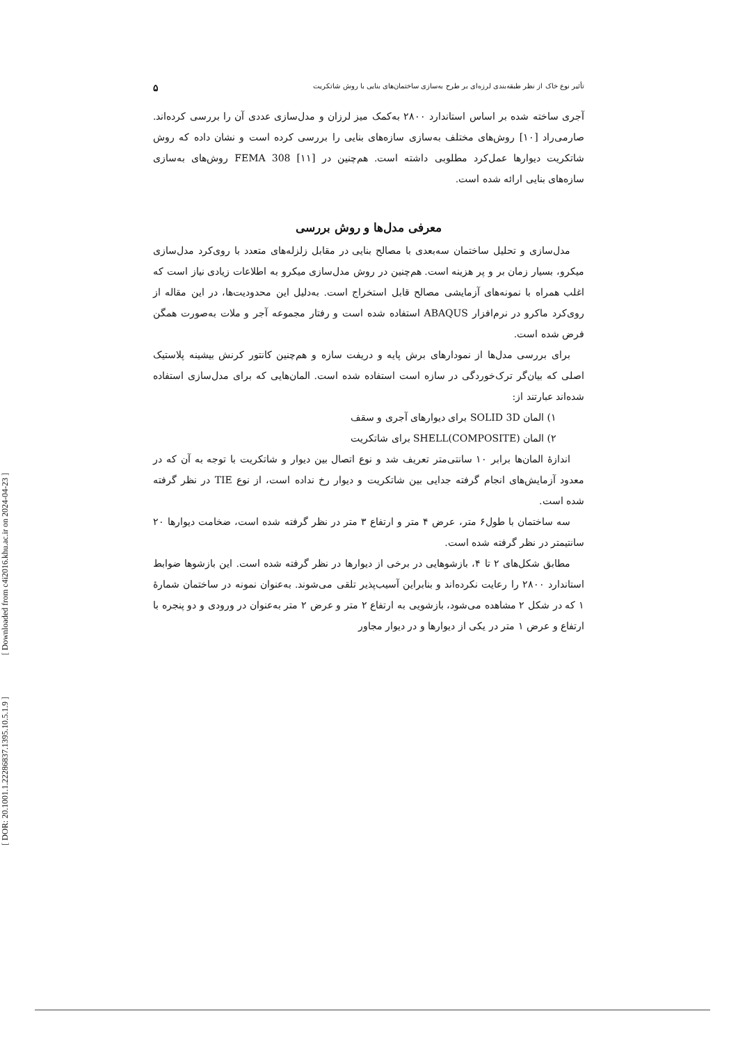[ Downloaded from c4i2016.khu.ac.ir on 2024-04-23 ]
[ DOR: 20.1001.1.22286837.1395.10.5.1.9 ]
تأثیر نوع خاک از نظر طبقه‌بندی لرزه‌ای بر طرح به‌سازی ساختمان‌های بنایی با روش شاتکریت ۵
آجری ساخته شده بر اساس استاندارد ۲۸۰۰ به‌کمک میز لرزان و مدل‌سازی عددی آن را بررسی کرده‌اند. صارمی‌راد [۱۰] روش‌های مختلف به‌سازی سازه‌های بنایی را بررسی کرده است و نشان داده که روش شاتکریت دیوارها عمل‌کرد مطلوبی داشته است. هم‌چنین در FEMA 308 [۱۱] روش‌های به‌سازی سازه‌های بنایی ارائه شده است.
معرفی مدل‌ها و روش بررسی
مدل‌سازی و تحلیل ساختمان سه‌بعدی با مصالح بنایی در مقابل زلزله‌های متعدد با روی‌کرد مدل‌سازی میکرو، بسیار زمان بر و پر هزینه است. هم‌چنین در روش مدل‌سازی میکرو به اطلاعات زیادی نیاز است که اغلب همراه با نمونه‌های آزمایشی مصالح قابل استخراج است. به‌دلیل این محدودیت‌ها، در این مقاله از روی‌کرد ماکرو در نرم‌افزار ABAQUS استفاده شده است و رفتار مجموعه آجر و ملات به‌صورت همگن فرض شده است.
برای بررسی مدل‌ها از نمودارهای برش پایه و دریفت سازه و هم‌چنین کانتور کرنش بیشینه پلاستیک اصلی که بیان‌گر ترک‌خوردگی در سازه است استفاده شده است. المان‌هایی که برای مدل‌سازی استفاده شده‌اند عبارتند از:
۱) المان SOLID 3D برای دیوارهای آجری و سقف
۲) المان SHELL(COMPOSITE) برای شاتکریت
اندازهٔ المان‌ها برابر ۱۰ سانتی‌متر تعریف شد و نوع اتصال بین دیوار و شاتکریت با توجه به آن که در معدود آزمایش‌های انجام گرفته جدایی بین شاتکریت و دیوار رخ نداده است، از نوع TIE در نظر گرفته شده است.
سه ساختمان با طول۶ متر، عرض ۴ متر و ارتفاع ۳ متر در نظر گرفته شده است، ضخامت دیوارها ۲۰ سانتیمتر در نظر گرفته شده است.
مطابق شکل‌های ۲ تا ۴، بازشوهایی در برخی از دیوارها در نظر گرفته شده است. این بازشوها ضوابط استاندارد ۲۸۰۰ را رعایت نکرده‌اند و بنابراین آسیب‌پذیر تلقی می‌شوند. به‌عنوان نمونه در ساختمان شمارهٔ ۱ که در شکل ۲ مشاهده می‌شود، بازشویی به ارتفاع ۲ متر و عرض ۲ متر به‌عنوان در ورودی و دو پنجره با ارتفاع و عرض ۱ متر در یکی از دیوارها و در دیوار مجاور